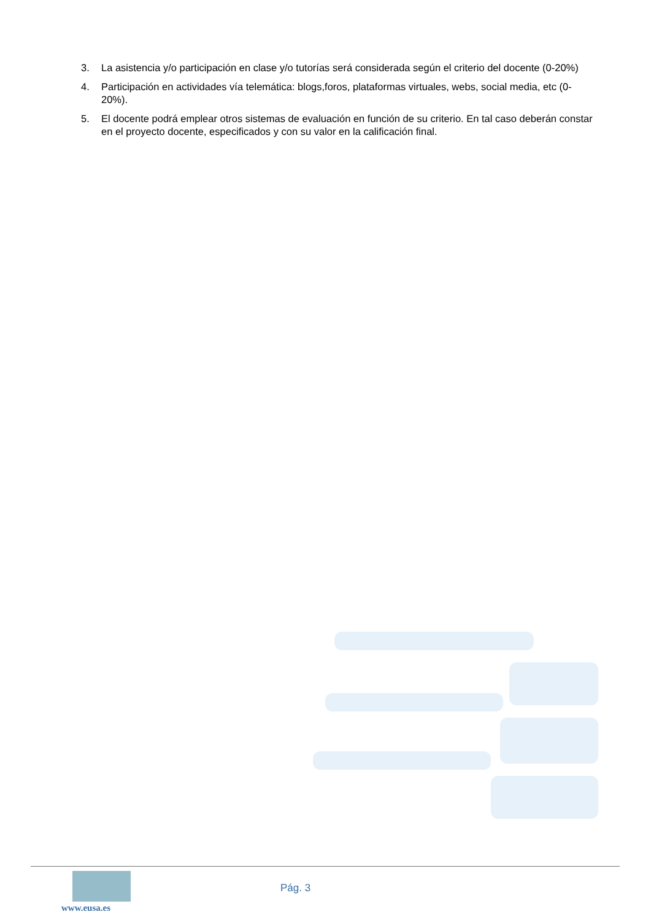3. La asistencia y/o participación en clase y/o tutorías será considerada según el criterio del docente (0-20%)
4. Participación en actividades vía telemática: blogs,foros, plataformas virtuales, webs, social media, etc (0-20%).
5. El docente podrá emplear otros sistemas de evaluación en función de su criterio. En tal caso deberán constar en el proyecto docente, especificados y con su valor en la calificación final.
www.eusa.es
Pág. 3